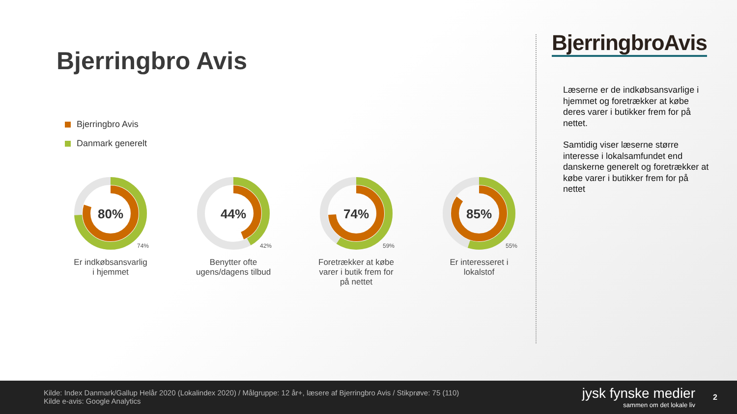Bjerringbro Avis
Bjerringbro Avis
Danmark generelt
80%
74%
Er indkøbsansvarlig
i hjemmet
44%
42%
Benytter ofte
ugens/dagens tilbud
74%
59%
Foretrækker at købe
varer i butik frem for
på nettet
85%
55%
Er interesseret i
lokalstof
BjerringbroAvis
Læserne er de indkøbsansvarlige i hjemmet og foretrækker at købe deres varer i butikker frem for på nettet.
Samtidig viser læserne større interesse i lokalsamfundet end danskerne generelt og foretrækker at købe varer i butikker frem for på nettet
Kilde: Index Danmark/Gallup Helår 2020 (Lokalindex 2020) / Målgruppe: 12 år+, læsere af Bjerringbro Avis / Stikprøve: 75 (110)
Kilde e-avis: Google Analytics
jysk fynske medier
sammen om det lokale liv
2